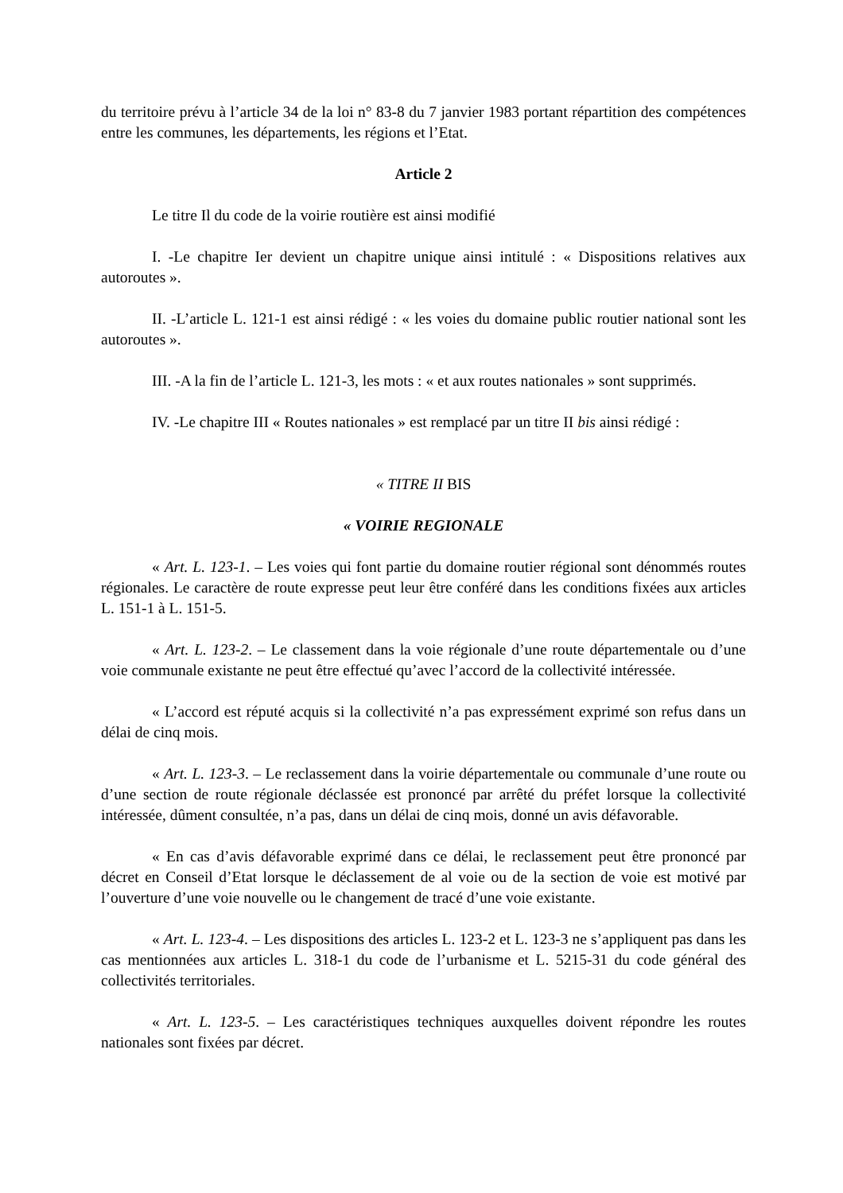du territoire prévu à l’article 34 de la loi n° 83-8 du 7 janvier 1983 portant répartition des compétences entre les communes, les départements, les régions et l’Etat.
Article 2
Le titre Il du code de la voirie routière est ainsi modifié
I. -Le chapitre Ier devient un chapitre unique ainsi intitulé : « Dispositions relatives aux autoroutes ».
II. -L’article L. 121-1 est ainsi rédigé : « les voies du domaine public routier national sont les autoroutes ».
III. -A la fin de l’article L. 121-3, les mots : « et aux routes nationales » sont supprimés.
IV. -Le chapitre III « Routes nationales » est remplacé par un titre II bis ainsi rédigé :
« TITRE II BIS
« VOIRIE REGIONALE
« Art. L. 123-1. – Les voies qui font partie du domaine routier régional sont dénommés routes régionales. Le caractère de route expresse peut leur être conféré dans les conditions fixées aux articles L. 151-1 à L. 151-5.
« Art. L. 123-2. – Le classement dans la voie régionale d’une route départementale ou d’une voie communale existante ne peut être effectué qu’avec l’accord de la collectivité intéressée.
« L’accord est réputé acquis si la collectivité n’a pas expressément exprimé son refus dans un délai de cinq mois.
« Art. L. 123-3. – Le reclassement dans la voirie départementale ou communale d’une route ou d’une section de route régionale déclassée est prononcé par arrêté du préfet lorsque la collectivité intéressée, dûment consultée, n’a pas, dans un délai de cinq mois, donné un avis défavorable.
« En cas d’avis défavorable exprimé dans ce délai, le reclassement peut être prononcé par décret en Conseil d’Etat lorsque le déclassement de al voie ou de la section de voie est motivé par l’ouverture d’une voie nouvelle ou le changement de tracé d’une voie existante.
« Art. L. 123-4. – Les dispositions des articles L. 123-2 et L. 123-3 ne s’appliquent pas dans les cas mentionnées aux articles L. 318-1 du code de l’urbanisme et L. 5215-31 du code général des collectivités territoriales.
« Art. L. 123-5. – Les caractéristiques techniques auxquelles doivent répondre les routes nationales sont fixées par décret.